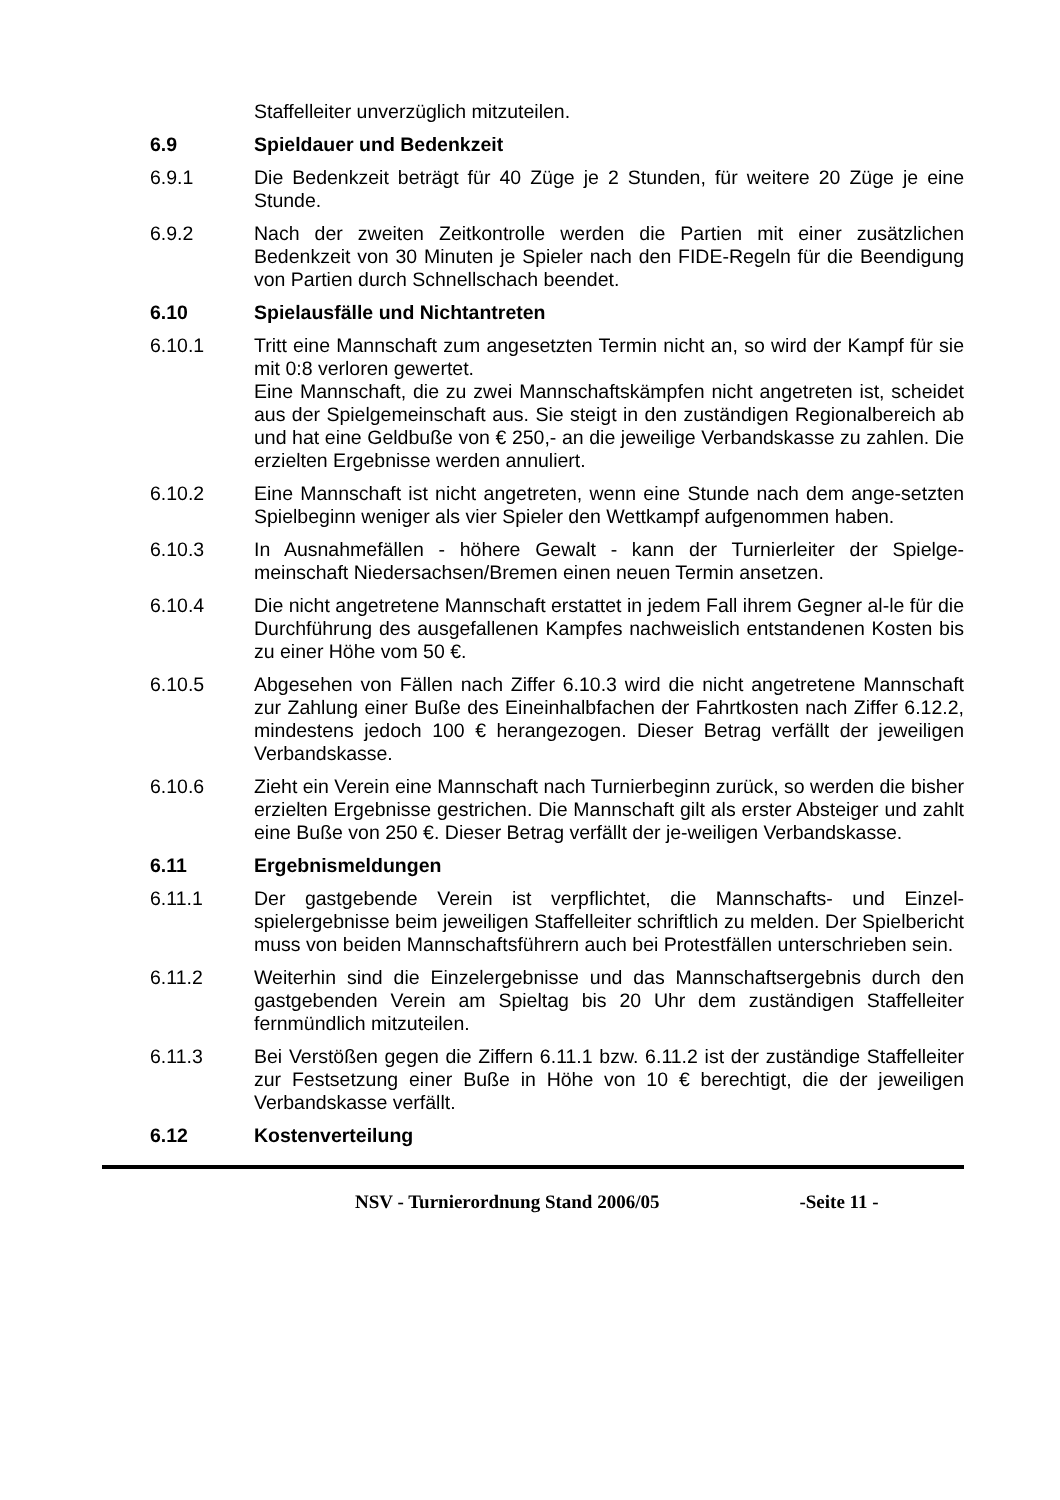Staffelleiter unverzüglich mitzuteilen.
6.9 Spieldauer und Bedenkzeit
6.9.1 Die Bedenkzeit beträgt für 40 Züge je 2 Stunden, für weitere 20 Züge je eine Stunde.
6.9.2 Nach der zweiten Zeitkontrolle werden die Partien mit einer zusätzlichen Bedenkzeit von 30 Minuten je Spieler nach den FIDE-Regeln für die Beendigung von Partien durch Schnellschach beendet.
6.10 Spielausfälle und Nichtantreten
6.10.1 Tritt eine Mannschaft zum angesetzten Termin nicht an, so wird der Kampf für sie mit 0:8 verloren gewertet.
Eine Mannschaft, die zu zwei Mannschaftskämpfen nicht angetreten ist, scheidet aus der Spielgemeinschaft aus. Sie steigt in den zuständigen Regionalbereich ab und hat eine Geldbuße von € 250,- an die jeweilige Verbandskasse zu zahlen. Die erzielten Ergebnisse werden annuliert.
6.10.2 Eine Mannschaft ist nicht angetreten, wenn eine Stunde nach dem ange-setzten Spielbeginn weniger als vier Spieler den Wettkampf aufgenommen haben.
6.10.3 In Ausnahmefällen - höhere Gewalt - kann der Turnierleiter der Spielge-meinschaft Niedersachsen/Bremen einen neuen Termin ansetzen.
6.10.4 Die nicht angetretene Mannschaft erstattet in jedem Fall ihrem Gegner al-le für die Durchführung des ausgefallenen Kampfes nachweislich entstandenen Kosten bis zu einer Höhe vom 50 €.
6.10.5 Abgesehen von Fällen nach Ziffer 6.10.3 wird die nicht angetretene Mannschaft zur Zahlung einer Buße des Eineinhalbfachen der Fahrtkosten nach Ziffer 6.12.2, mindestens jedoch 100 € herangezogen. Dieser Betrag verfällt der jeweiligen Verbandskasse.
6.10.6 Zieht ein Verein eine Mannschaft nach Turnierbeginn zurück, so werden die bisher erzielten Ergebnisse gestrichen. Die Mannschaft gilt als erster Absteiger und zahlt eine Buße von 250 €. Dieser Betrag verfällt der je-weiligen Verbandskasse.
6.11 Ergebnismeldungen
6.11.1 Der gastgebende Verein ist verpflichtet, die Mannschafts- und Einzel-spielergebnisse beim jeweiligen Staffelleiter schriftlich zu melden. Der Spielbericht muss von beiden Mannschaftsführern auch bei Protestfällen unterschrieben sein.
6.11.2 Weiterhin sind die Einzelergebnisse und das Mannschaftsergebnis durch den gastgebenden Verein am Spieltag bis 20 Uhr dem zuständigen Staffelleiter fernmündlich mitzuteilen.
6.11.3 Bei Verstößen gegen die Ziffern 6.11.1 bzw. 6.11.2 ist der zuständige Staffelleiter zur Festsetzung einer Buße in Höhe von 10 € berechtigt, die der jeweiligen Verbandskasse verfällt.
6.12 Kostenverteilung
NSV - Turnierordnung Stand 2006/05 -Seite 11 -